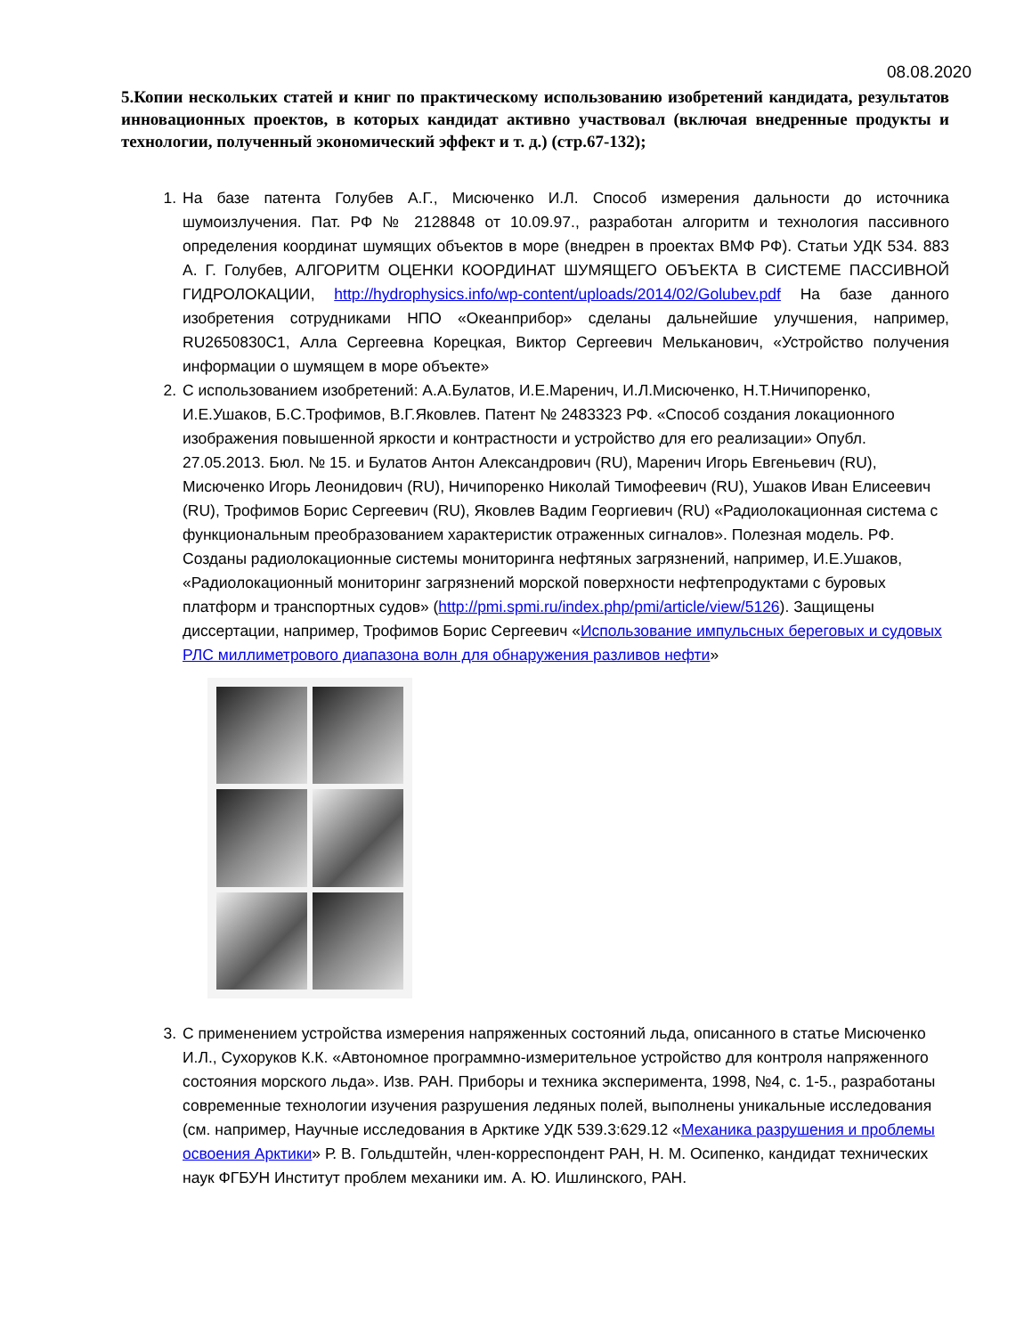08.08.2020
5.Копии нескольких статей и книг по практическому использованию изобретений кандидата, результатов инновационных проектов, в которых кандидат активно участвовал (включая внедренные продукты и технологии, полученный экономический эффект и т. д.) (стр.67-132);
1. На базе патента Голубев А.Г., Мисюченко И.Л. Способ измерения дальности до источника шумоизлучения. Пат. РФ № 2128848 от 10.09.97., разработан алгоритм и технология пассивного определения координат шумящих объектов в море (внедрен в проектах ВМФ РФ). Статьи УДК 534. 883 А. Г. Голубев, АЛГОРИТМ ОЦЕНКИ КООРДИНАТ ШУМЯЩЕГО ОБЪЕКТА В СИСТЕМЕ ПАССИВНОЙ ГИДРОЛОКАЦИИ, http://hydrophysics.info/wp-content/uploads/2014/02/Golubev.pdf На базе данного изобретения сотрудниками НПО «Океанприбор» сделаны дальнейшие улучшения, например, RU2650830C1, Алла Сергеевна Корецкая, Виктор Сергеевич Мельканович, «Устройство получения информации о шумящем в море объекте»
2. С использованием изобретений: А.А.Булатов, И.Е.Маренич, И.Л.Мисюченко, Н.Т.Ничипоренко, И.Е.Ушаков, Б.С.Трофимов, В.Г.Яковлев. Патент № 2483323 РФ. «Способ создания локационного изображения повышенной яркости и контрастности и устройство для его реализации» Опубл. 27.05.2013. Бюл. № 15. и Булатов Антон Александрович (RU), Маренич Игорь Евгеньевич (RU), Мисюченко Игорь Леонидович (RU), Ничипоренко Николай Тимофеевич (RU), Ушаков Иван Елисеевич (RU), Трофимов Борис Сергеевич (RU), Яковлев Вадим Георгиевич (RU) «Радиолокационная система с функциональным преобразованием характеристик отраженных сигналов». Полезная модель. РФ. Созданы радиолокационные системы мониторинга нефтяных загрязнений, например, И.Е.Ушаков, «Радиолокационный мониторинг загрязнений морской поверхности нефтепродуктами с буровых платформ и транспортных судов» (http://pmi.spmi.ru/index.php/pmi/article/view/5126). Защищены диссертации, например, Трофимов Борис Сергеевич «Использование импульсных береговых и судовых РЛС миллиметрового диапазона волн для обнаружения разливов нефти»
3. С применением устройства измерения напряженных состояний льда, описанного в статье Мисюченко И.Л., Сухоруков К.К. «Автономное программно-измерительное устройство для контроля напряженного состояния морского льда». Изв. РАН. Приборы и техника эксперимента, 1998, №4, с. 1-5., разработаны современные технологии изучения разрушения ледяных полей, выполнены уникальные исследования (см. например, Научные исследования в Арктике УДК 539.3:629.12 «Механика разрушения и проблемы освоения Арктики» Р. В. Гольдштейн, член-корреспондент РАН, Н. М. Осипенко, кандидат технических наук ФГБУН Институт проблем механики им. А. Ю. Ишлинского, РАН.